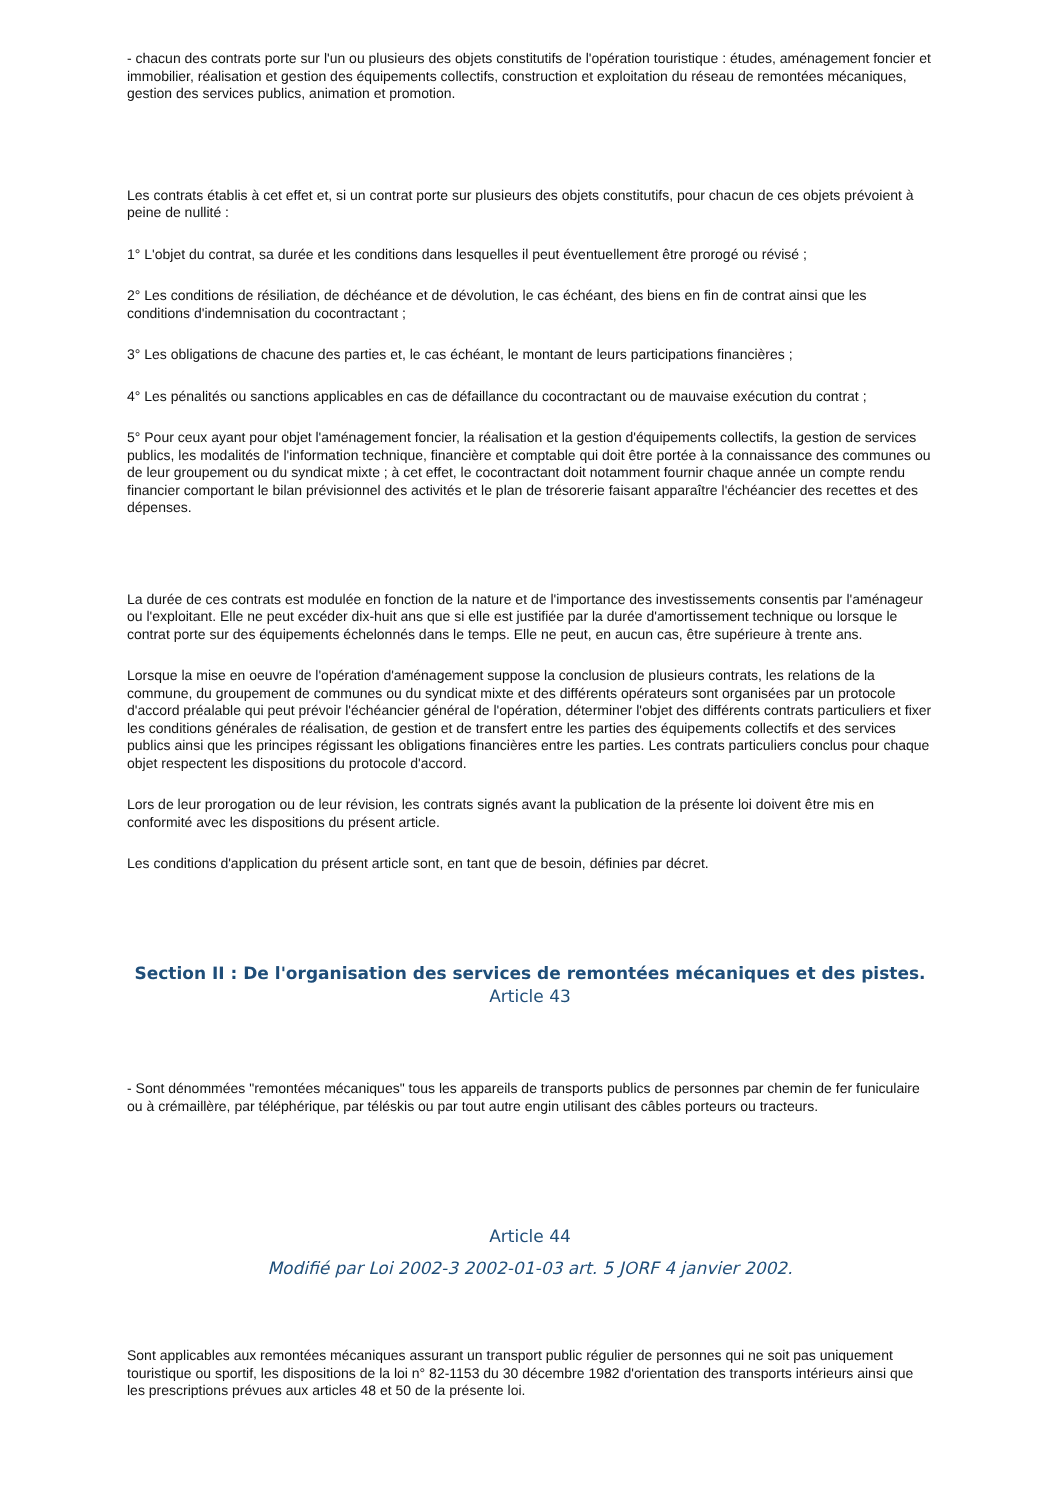- chacun des contrats porte sur l'un ou plusieurs des objets constitutifs de l'opération touristique : études, aménagement foncier et immobilier, réalisation et gestion des équipements collectifs, construction et exploitation du réseau de remontées mécaniques, gestion des services publics, animation et promotion.
Les contrats établis à cet effet et, si un contrat porte sur plusieurs des objets constitutifs, pour chacun de ces objets prévoient à peine de nullité :
1° L'objet du contrat, sa durée et les conditions dans lesquelles il peut éventuellement être prorogé ou révisé ;
2° Les conditions de résiliation, de déchéance et de dévolution, le cas échéant, des biens en fin de contrat ainsi que les conditions d'indemnisation du cocontractant ;
3° Les obligations de chacune des parties et, le cas échéant, le montant de leurs participations financières ;
4° Les pénalités ou sanctions applicables en cas de défaillance du cocontractant ou de mauvaise exécution du contrat ;
5° Pour ceux ayant pour objet l'aménagement foncier, la réalisation et la gestion d'équipements collectifs, la gestion de services publics, les modalités de l'information technique, financière et comptable qui doit être portée à la connaissance des communes ou de leur groupement ou du syndicat mixte ; à cet effet, le cocontractant doit notamment fournir chaque année un compte rendu financier comportant le bilan prévisionnel des activités et le plan de trésorerie faisant apparaître l'échéancier des recettes et des dépenses.
La durée de ces contrats est modulée en fonction de la nature et de l'importance des investissements consentis par l'aménageur ou l'exploitant. Elle ne peut excéder dix-huit ans que si elle est justifiée par la durée d'amortissement technique ou lorsque le contrat porte sur des équipements échelonnés dans le temps. Elle ne peut, en aucun cas, être supérieure à trente ans.
Lorsque la mise en oeuvre de l'opération d'aménagement suppose la conclusion de plusieurs contrats, les relations de la commune, du groupement de communes ou du syndicat mixte et des différents opérateurs sont organisées par un protocole d'accord préalable qui peut prévoir l'échéancier général de l'opération, déterminer l'objet des différents contrats particuliers et fixer les conditions générales de réalisation, de gestion et de transfert entre les parties des équipements collectifs et des services publics ainsi que les principes régissant les obligations financières entre les parties. Les contrats particuliers conclus pour chaque objet respectent les dispositions du protocole d'accord.
Lors de leur prorogation ou de leur révision, les contrats signés avant la publication de la présente loi doivent être mis en conformité avec les dispositions du présent article.
Les conditions d'application du présent article sont, en tant que de besoin, définies par décret.
Section II : De l'organisation des services de remontées mécaniques et des pistes.
Article 43
- Sont dénommées "remontées mécaniques" tous les appareils de transports publics de personnes par chemin de fer funiculaire ou à crémaillère, par téléphérique, par téléskis ou par tout autre engin utilisant des câbles porteurs ou tracteurs.
Article 44
Modifié par Loi 2002-3 2002-01-03 art. 5 JORF 4 janvier 2002.
Sont applicables aux remontées mécaniques assurant un transport public régulier de personnes qui ne soit pas uniquement touristique ou sportif, les dispositions de la loi n° 82-1153 du 30 décembre 1982 d'orientation des transports intérieurs ainsi que les prescriptions prévues aux articles 48 et 50 de la présente loi.